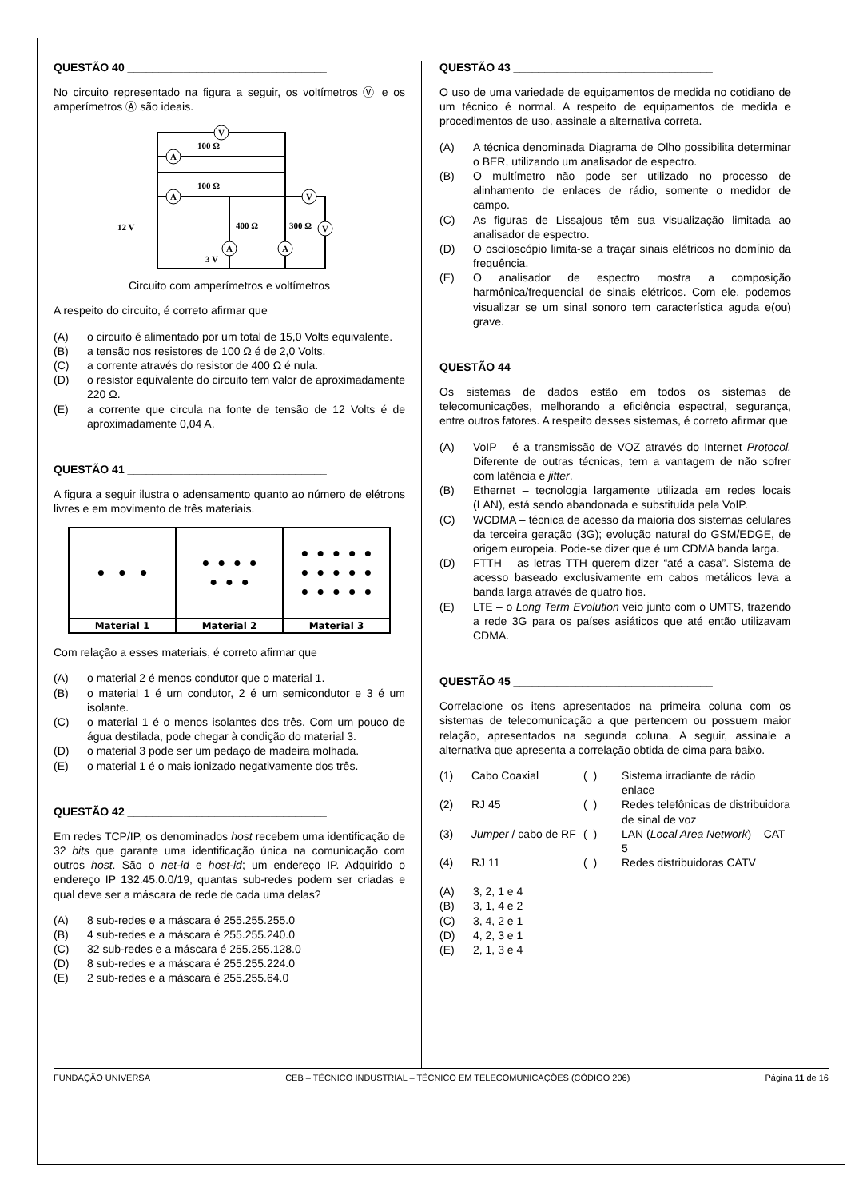QUESTÃO 40 ________________________________
No circuito representado na figura a seguir, os voltímetros Ⓥ e os amperímetros Ⓐ são ideais.
V
A
A
V
V
A
A
100 Ω
100 Ω
12 V
300 Ω
400 Ω
3 V
Circuito com amperímetros e voltímetros
A respeito do circuito, é correto afirmar que
(A) o circuito é alimentado por um total de 15,0 Volts equivalente.
(B) a tensão nos resistores de 100 Ω é de 2,0 Volts.
(C) a corrente através do resistor de 400 Ω é nula.
(D) o resistor equivalente do circuito tem valor de aproximadamente 220 Ω.
(E) a corrente que circula na fonte de tensão de 12 Volts é de aproximadamente 0,04 A.
QUESTÃO 41 ________________________________
A figura a seguir ilustra o adensamento quanto ao número de elétrons livres e em movimento de três materiais.
| • • • | • • • • • • • | • • • • • • • • • • • • • • • |
| Material 1 | Material 2 | Material 3 |
Com relação a esses materiais, é correto afirmar que
(A) o material 2 é menos condutor que o material 1.
(B) o material 1 é um condutor, 2 é um semicondutor e 3 é um isolante.
(C) o material 1 é o menos isolantes dos três. Com um pouco de água destilada, pode chegar à condição do material 3.
(D) o material 3 pode ser um pedaço de madeira molhada.
(E) o material 1 é o mais ionizado negativamente dos três.
QUESTÃO 42 ________________________________
Em redes TCP/IP, os denominados host recebem uma identificação de 32 bits que garante uma identificação única na comunicação com outros host. São o net-id e host-id; um endereço IP. Adquirido o endereço IP 132.45.0.0/19, quantas sub-redes podem ser criadas e qual deve ser a máscara de rede de cada uma delas?
(A) 8 sub-redes e a máscara é 255.255.255.0
(B) 4 sub-redes e a máscara é 255.255.240.0
(C) 32 sub-redes e a máscara é 255.255.128.0
(D) 8 sub-redes e a máscara é 255.255.224.0
(E) 2 sub-redes e a máscara é 255.255.64.0
QUESTÃO 43 ________________________________
O uso de uma variedade de equipamentos de medida no cotidiano de um técnico é normal. A respeito de equipamentos de medida e procedimentos de uso, assinale a alternativa correta.
(A) A técnica denominada Diagrama de Olho possibilita determinar o BER, utilizando um analisador de espectro.
(B) O multímetro não pode ser utilizado no processo de alinhamento de enlaces de rádio, somente o medidor de campo.
(C) As figuras de Lissajous têm sua visualização limitada ao analisador de espectro.
(D) O osciloscópio limita-se a traçar sinais elétricos no domínio da frequência.
(E) O analisador de espectro mostra a composição harmônica/frequencial de sinais elétricos. Com ele, podemos visualizar se um sinal sonoro tem característica aguda e(ou) grave.
QUESTÃO 44 ________________________________
Os sistemas de dados estão em todos os sistemas de telecomunicações, melhorando a eficiência espectral, segurança, entre outros fatores. A respeito desses sistemas, é correto afirmar que
(A) VoIP – é a transmissão de VOZ através do Internet Protocol. Diferente de outras técnicas, tem a vantagem de não sofrer com latência e jitter.
(B) Ethernet – tecnologia largamente utilizada em redes locais (LAN), está sendo abandonada e substituída pela VoIP.
(C) WCDMA – técnica de acesso da maioria dos sistemas celulares da terceira geração (3G); evolução natural do GSM/EDGE, de origem europeia. Pode-se dizer que é um CDMA banda larga.
(D) FTTH – as letras TTH querem dizer “até a casa”. Sistema de acesso baseado exclusivamente em cabos metálicos leva a banda larga através de quatro fios.
(E) LTE – o Long Term Evolution veio junto com o UMTS, trazendo a rede 3G para os países asiáticos que até então utilizavam CDMA.
QUESTÃO 45 ________________________________
Correlacione os itens apresentados na primeira coluna com os sistemas de telecomunicação a que pertencem ou possuem maior relação, apresentados na segunda coluna. A seguir, assinale a alternativa que apresenta a correlação obtida de cima para baixo.
| (1) | Cabo Coaxial | ( ) | Sistema irradiante de rádio enlace |
| (2) | RJ 45 | ( ) | Redes telefônicas de distribuidora de sinal de voz |
| (3) | Jumper / cabo de RF | ( ) | LAN ( Local Area Network ) – CAT 5 |
| (4) | RJ 11 | ( ) | Redes distribuidoras CATV |
(A) 3, 2, 1 e 4
(B) 3, 1, 4 e 2
(C) 3, 4, 2 e 1
(D) 4, 2, 3 e 1
(E) 2, 1, 3 e 4
FUNDAÇÃO UNIVERSA CEB – TÉCNICO INDUSTRIAL – TÉCNICO EM TELECOMUNICAÇÕES (CÓDIGO 206) Página 11 de 16